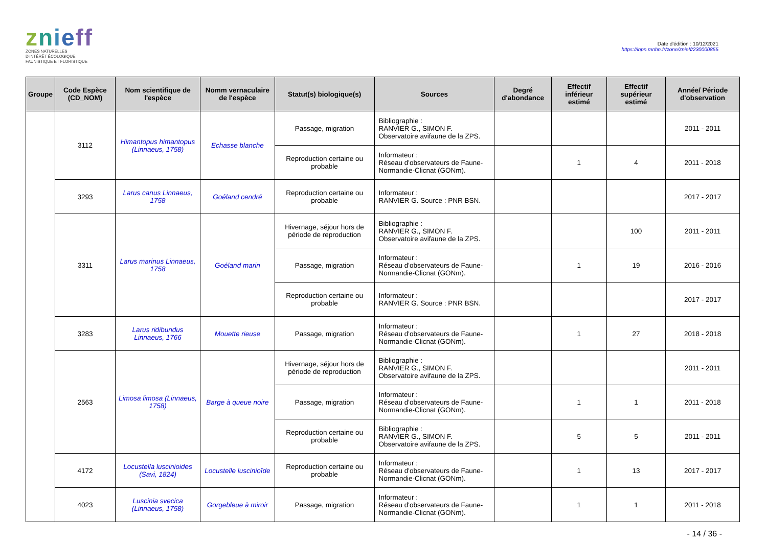znieff
ZONES NATURELLES
D'INTÉRÊT ÉCOLOGIQUE,
FAUNISTIQUE ET FLORISTIQUE
Date d'édition : 10/12/2021
https://inpn.mnhn.fr/zone/znieff/230000855
| Groupe | Code Espèce (CD_NOM) | Nom scientifique de l'espèce | Nomm vernaculaire de l'espèce | Statut(s) biologique(s) | Sources | Degré d'abondance | Effectif inférieur estimé | Effectif supérieur estimé | Année/ Période d'observation |
| --- | --- | --- | --- | --- | --- | --- | --- | --- | --- |
| | 3112 | Himantopus himantopus (Linnaeus, 1758) | Echasse blanche | Passage, migration | Bibliographie : RANVIER G., SIMON F. Observatoire avifaune de la ZPS. | | | | 2011 - 2011 |
| | | | | Reproduction certaine ou probable | Informateur : Réseau d'observateurs de Faune-Normandie-Clicnat (GONm). | | 1 | 4 | 2011 - 2018 |
| | 3293 | Larus canus Linnaeus, 1758 | Goéland cendré | Reproduction certaine ou probable | Informateur : RANVIER G. Source : PNR BSN. | | | | 2017 - 2017 |
| | 3311 | Larus marinus Linnaeus, 1758 | Goéland marin | Hivernage, séjour hors de période de reproduction | Bibliographie : RANVIER G., SIMON F. Observatoire avifaune de la ZPS. | | | 100 | 2011 - 2011 |
| | | | | Passage, migration | Informateur : Réseau d'observateurs de Faune-Normandie-Clicnat (GONm). | | 1 | 19 | 2016 - 2016 |
| | | | | Reproduction certaine ou probable | Informateur : RANVIER G. Source : PNR BSN. | | | | 2017 - 2017 |
| | 3283 | Larus ridibundus Linnaeus, 1766 | Mouette rieuse | Passage, migration | Informateur : Réseau d'observateurs de Faune-Normandie-Clicnat (GONm). | | 1 | 27 | 2018 - 2018 |
| | 2563 | Limosa limosa (Linnaeus, 1758) | Barge à queue noire | Hivernage, séjour hors de période de reproduction | Bibliographie : RANVIER G., SIMON F. Observatoire avifaune de la ZPS. | | | | 2011 - 2011 |
| | | | | Passage, migration | Informateur : Réseau d'observateurs de Faune-Normandie-Clicnat (GONm). | | 1 | 1 | 2011 - 2018 |
| | | | | Reproduction certaine ou probable | Bibliographie : RANVIER G., SIMON F. Observatoire avifaune de la ZPS. | | 5 | 5 | 2011 - 2011 |
| | 4172 | Locustella luscinioides (Savi, 1824) | Locustelle luscinioïde | Reproduction certaine ou probable | Informateur : Réseau d'observateurs de Faune-Normandie-Clicnat (GONm). | | 1 | 13 | 2017 - 2017 |
| | 4023 | Luscinia svecica (Linnaeus, 1758) | Gorgebleue à miroir | Passage, migration | Informateur : Réseau d'observateurs de Faune-Normandie-Clicnat (GONm). | | 1 | 1 | 2011 - 2018 |
- 14 / 36 -